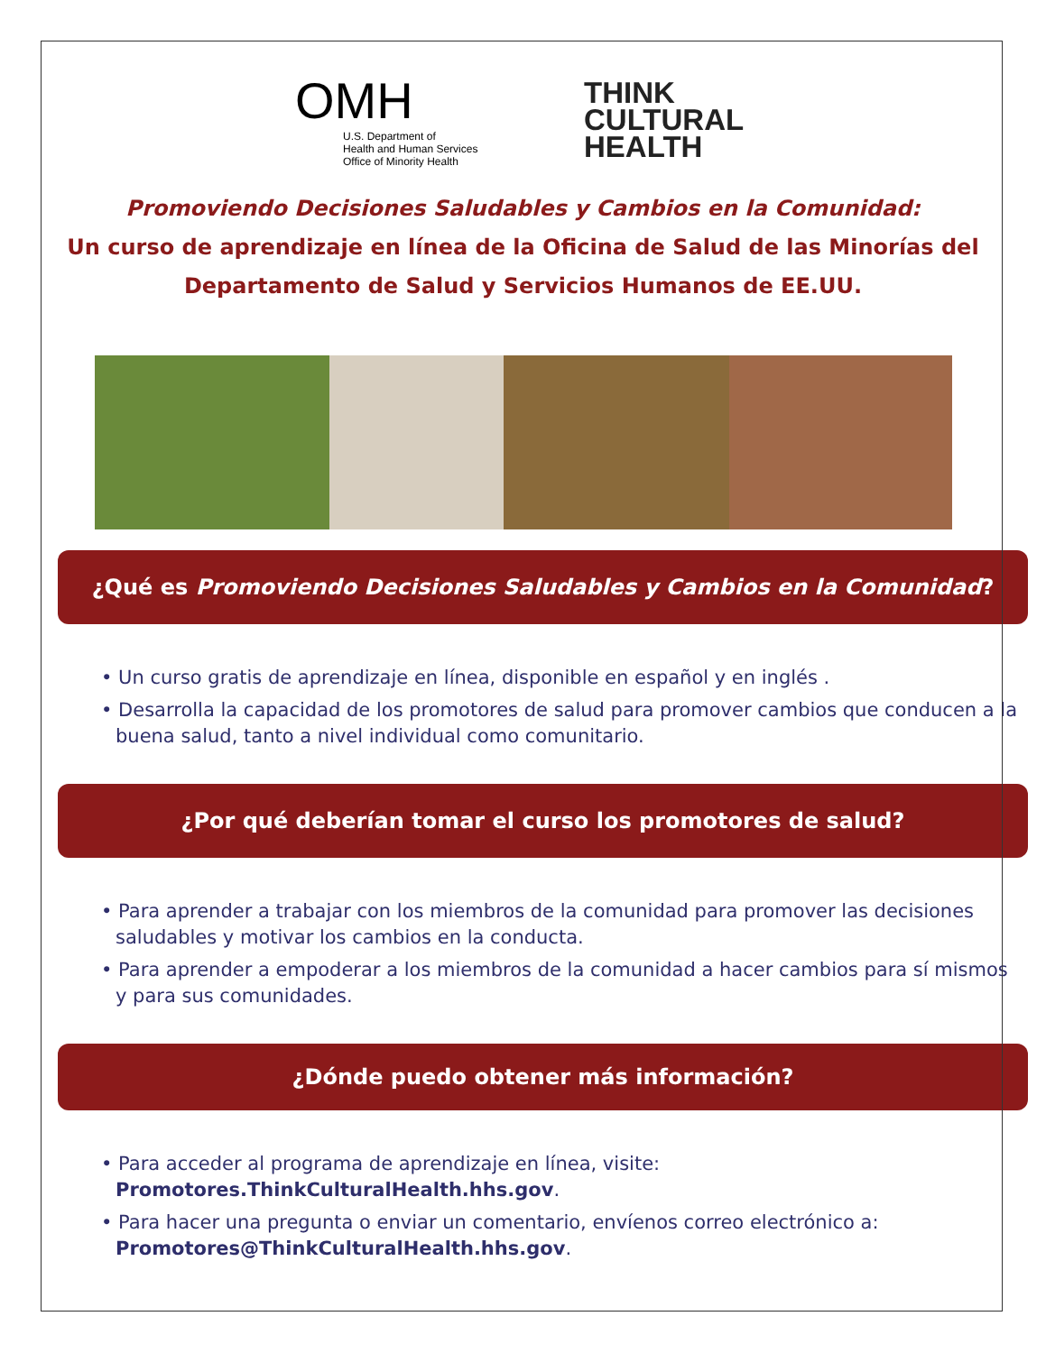OMH
U.S. Department of
Health and Human Services
Office of Minority Health
THINK
CULTURAL
HEALTH
Promoviendo Decisiones Saludables y Cambios en la Comunidad:
Un curso de aprendizaje en línea de la Oficina de Salud de las Minorías del
Departamento de Salud y Servicios Humanos de EE.UU.
¿Qué es Promoviendo Decisiones Saludables y Cambios en la Comunidad?
• Un curso gratis de aprendizaje en línea, disponible en español y en inglés .
• Desarrolla la capacidad de los promotores de salud para promover cambios que conducen a la buena salud, tanto a nivel individual como comunitario.
¿Por qué deberían tomar el curso los promotores de salud?
• Para aprender a trabajar con los miembros de la comunidad para promover las decisiones saludables y motivar los cambios en la conducta.
• Para aprender a empoderar a los miembros de la comunidad a hacer cambios para sí mismos y para sus comunidades.
¿Dónde puedo obtener más información?
• Para acceder al programa de aprendizaje en línea, visite: Promotores.ThinkCulturalHealth.hhs.gov.
• Para hacer una pregunta o enviar un comentario, envíenos correo electrónico a: Promotores@ThinkCulturalHealth.hhs.gov.